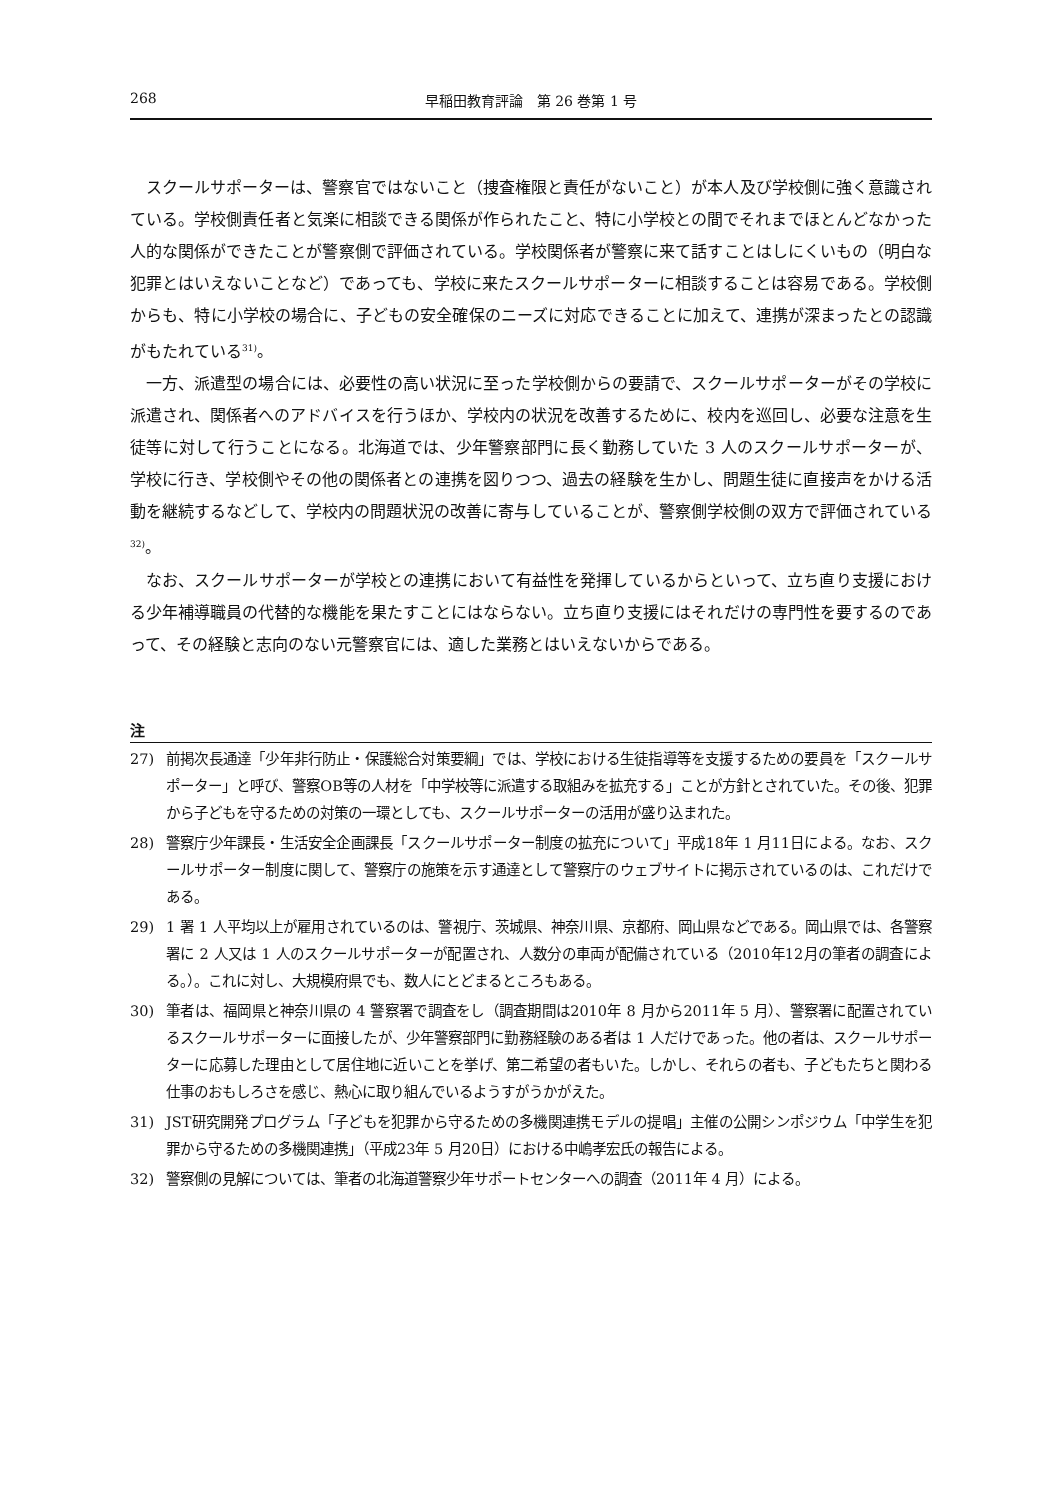268 早稲田教育評論　第 26 巻第 1 号
スクールサポーターは、警察官ではないこと（捜査権限と責任がないこと）が本人及び学校側に強く意識されている。学校側責任者と気楽に相談できる関係が作られたこと、特に小学校との間でそれまでほとんどなかった人的な関係ができたことが警察側で評価されている。学校関係者が警察に来て話すことはしにくいもの（明白な犯罪とはいえないことなど）であっても、学校に来たスクールサポーターに相談することは容易である。学校側からも、特に小学校の場合に、子どもの安全確保のニーズに対応できることに加えて、連携が深まったとの認識がもたれている<sup>31)</sup>。
一方、派遣型の場合には、必要性の高い状況に至った学校側からの要請で、スクールサポーターがその学校に派遣され、関係者へのアドバイスを行うほか、学校内の状況を改善するために、校内を巡回し、必要な注意を生徒等に対して行うことになる。北海道では、少年警察部門に長く勤務していた 3 人のスクールサポーターが、学校に行き、学校側やその他の関係者との連携を図りつつ、過去の経験を生かし、問題生徒に直接声をかける活動を継続するなどして、学校内の問題状況の改善に寄与していることが、警察側学校側の双方で評価されている<sup>32)</sup>。
なお、スクールサポーターが学校との連携において有益性を発揮しているからといって、立ち直り支援における少年補導職員の代替的な機能を果たすことにはならない。立ち直り支援にはそれだけの専門性を要するのであって、その経験と志向のない元警察官には、適した業務とはいえないからである。
注
27) 前掲次長通達「少年非行防止・保護総合対策要綱」では、学校における生徒指導等を支援するための要員を「スクールサポーター」と呼び、警察OB等の人材を「中学校等に派遣する取組みを拡充する」ことが方針とされていた。その後、犯罪から子どもを守るための対策の一環としても、スクールサポーターの活用が盛り込まれた。
28) 警察庁少年課長・生活安全企画課長「スクールサポーター制度の拡充について」平成18年 1 月11日による。なお、スクールサポーター制度に関して、警察庁の施策を示す通達として警察庁のウェブサイトに掲示されているのは、これだけである。
29) 1 署 1 人平均以上が雇用されているのは、警視庁、茨城県、神奈川県、京都府、岡山県などである。岡山県では、各警察署に 2 人又は 1 人のスクールサポーターが配置され、人数分の車両が配備されている（2010年12月の筆者の調査による。）。これに対し、大規模府県でも、数人にとどまるところもある。
30) 筆者は、福岡県と神奈川県の 4 警察署で調査をし（調査期間は2010年 8 月から2011年 5 月）、警察署に配置されているスクールサポーターに面接したが、少年警察部門に勤務経験のある者は 1 人だけであった。他の者は、スクールサポーターに応募した理由として居住地に近いことを挙げ、第二希望の者もいた。しかし、それらの者も、子どもたちと関わる仕事のおもしろさを感じ、熱心に取り組んでいるようすがうかがえた。
31) JST研究開発プログラム「子どもを犯罪から守るための多機関連携モデルの提唱」主催の公開シンポジウム「中学生を犯罪から守るための多機関連携」（平成23年 5 月20日）における中嶋孝宏氏の報告による。
32) 警察側の見解については、筆者の北海道警察少年サポートセンターへの調査（2011年 4 月）による。